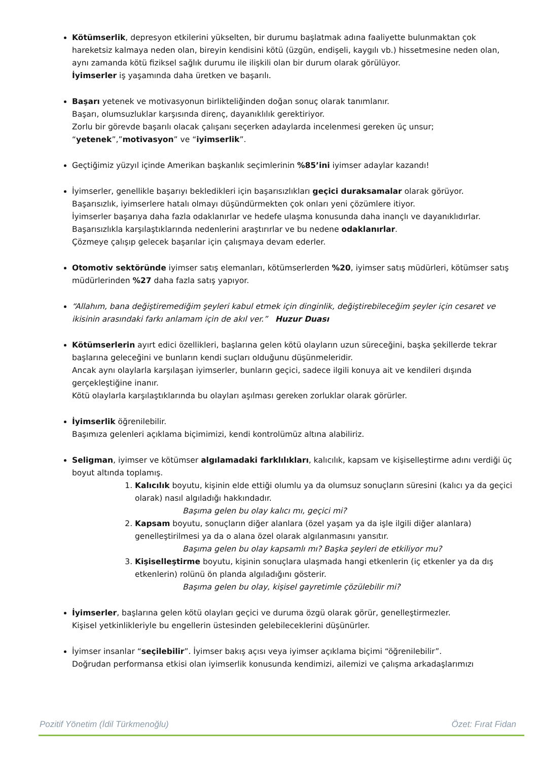Kötümserlik, depresyon etkilerini yükselten, bir durumu başlatmak adına faaliyette bulunmaktan çok hareketsiz kalmaya neden olan, bireyin kendisini kötü (üzgün, endişeli, kaygılı vb.) hissetmesine neden olan, aynı zamanda kötü fiziksel sağlık durumu ile ilişkili olan bir durum olarak görülüyor.
İyimserler iş yaşamında daha üretken ve başarılı.
Başarı yetenek ve motivasyonun birlikteliğinden doğan sonuç olarak tanımlanır.
Başarı, olumsuzluklar karşısında direnç, dayanıklılık gerektiriyor.
Zorlu bir görevde başarılı olacak çalışanı seçerken adaylarda incelenmesi gereken üç unsur; “yetenek”,”motivasyon” ve “iyimserlik”.
Geçtiğimiz yüzyıl içinde Amerikan başkanlık seçimlerinin %85’ini iyimser adaylar kazandı!
İyimserler, genellikle başarıyı bekledikleri için başarısızlıkları geçici duraksamalar olarak görüyor.
Başarısızlık, iyimserlere hatalı olmayı düşündürmekten çok onları yeni çözümlere itiyor.
İyimserler başarıya daha fazla odaklanırlar ve hedefe ulaşma konusunda daha inançlı ve dayanıklıdırlar.
Başarısızlıkla karşılaştıklarında nedenlerini araştırırlar ve bu nedene odaklanırlar.
Çözmeye çalışıp gelecek başarılar için çalışmaya devam ederler.
Otomotiv sektöründe iyimser satış elemanları, kötümserlerden %20, iyimser satış müdürleri, kötümser satış müdürlerinden %27 daha fazla satış yapıyor.
“Allahım, bana değiştiremediğim şeyleri kabul etmek için dinginlik, değiştirebileceğim şeyler için cesaret ve ikisinin arasındaki farkı anlamam için de akıl ver.” Huzur Duası
Kötümserlerin ayırt edici özellikleri, başlarına gelen kötü olayların uzun süreceğini, başka şekillerde tekrar başlarına geleceğini ve bunların kendi suçları olduğunu düşünmeleridir.
Ancak aynı olaylarla karşılaşan iyimserler, bunların geçici, sadece ilgili konuya ait ve kendileri dışında gerçekleştiğine inanır.
Kötü olaylarla karşılaştıklarında bu olayları aşılması gereken zorluklar olarak görürler.
İyimserlik öğrenilebilir.
Başımıza gelenleri açıklama biçimimizi, kendi kontrolümüz altına alabiliriz.
Seligman, iyimser ve kötümser algılamadaki farklılıkları, kalıcılık, kapsam ve kişiselleştirme adını verdiği üç boyut altında toplamış.
1. Kalıcılık boyutu, kişinin elde ettiği olumlu ya da olumsuz sonuçların süresini (kalıcı ya da geçici olarak) nasıl algıladığı hakkındadır.
Başıma gelen bu olay kalıcı mı, geçici mi?
2. Kapsam boyutu, sonuçların diğer alanlara (özel yaşam ya da işle ilgili diğer alanlara) genelleştirilmesi ya da o alana özel olarak algılanmasını yansıtır.
Başıma gelen bu olay kapsamlı mı? Başka şeyleri de etkiliyor mu?
3. Kişiselleştirme boyutu, kişinin sonuçlara ulaşmada hangi etkenlerin (iç etkenler ya da dış etkenlerin) rolünü ön planda algıladığını gösterir.
Başıma gelen bu olay, kişisel gayretimle çözülebilir mi?
İyimserler, başlarına gelen kötü olayları geçici ve duruma özgü olarak görür, genelleştirmezler.
Kişisel yetkinlikleriyle bu engellerin üstesinden gelebileceklerini düşünürler.
İyimser insanlar “seçilebilir”. İyimser bakış açısı veya iyimser açıklama biçimi “öğrenilebilir”.
Doğrudan performansa etkisi olan iyimserlik konusunda kendimizi, ailemizi ve çalışma arkadaşlarımızı
Pozitif Yönetim (İdil Türkmenoğlu) Özet: Fırat Fidan